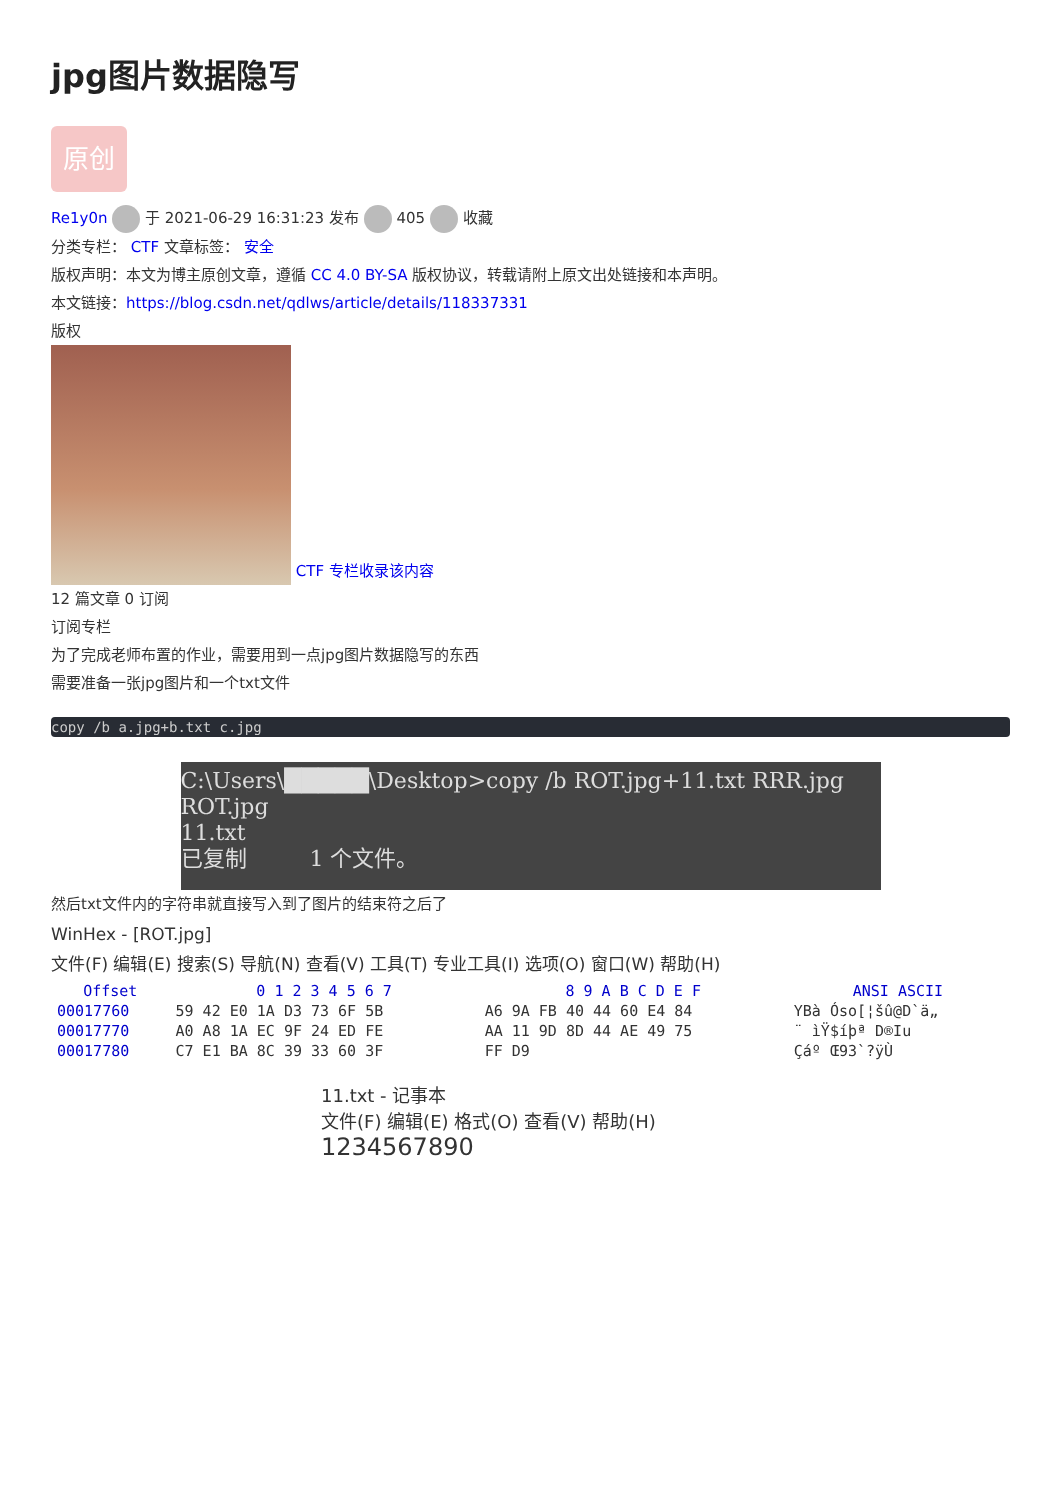jpg图片数据隐写
原创
Re1y0n 于 2021-06-29 16:31:23 发布 405 收藏
分类专栏： CTF 文章标签： 安全
版权声明：本文为博主原创文章，遵循 CC 4.0 BY-SA 版权协议，转载请附上原文出处链接和本声明。
本文链接：https://blog.csdn.net/qdlws/article/details/118337331
版权
CTF 专栏收录该内容
12 篇文章 0 订阅
订阅专栏
为了完成老师布置的作业，需要用到一点jpg图片数据隐写的东西
需要准备一张jpg图片和一个txt文件
copy /b a.jpg+b.txt c.jpg
C:\Users\█████\Desktop>copy /b ROT.jpg+11.txt RRR.jpg
ROT.jpg
11.txt
已复制 1 个文件。
然后txt文件内的字符串就直接写入到了图片的结束符之后了
WinHex - [ROT.jpg]
文件(F) 编辑(E) 搜索(S) 导航(N) 查看(V) 工具(T) 专业工具(I) 选项(O) 窗口(W) 帮助(H)
| Offset | 0 1 2 3 4 5 6 7 | 8 9 A B C D E F | ANSI ASCII |
| --- | --- | --- | --- |
| 00017760 | 59 42 E0 1A D3 73 6F 5B | A6 9A FB 40 44 60 E4 84 | YBà Óso[¦šû@D`ä„ |
| 00017770 | A0 A8 1A EC 9F 24 ED FE | AA 11 9D 8D 44 AE 49 75 | ¨ ìŸ$íþª D®Iu |
| 00017780 | C7 E1 BA 8C 39 33 60 3F | FF D9 | Çáº Œ93`?ÿÙ |
11.txt - 记事本
文件(F) 编辑(E) 格式(O) 查看(V) 帮助(H)
1234567890